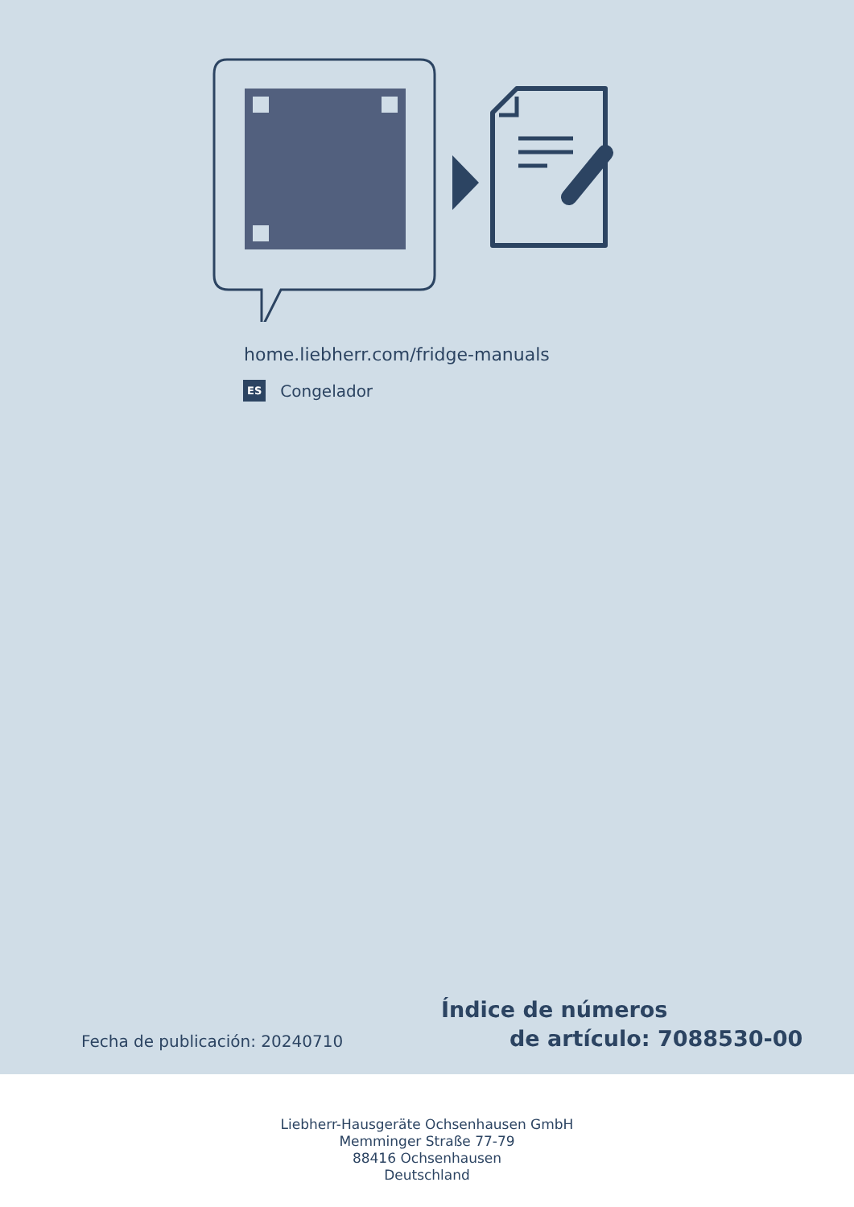home.liebherr.com/fridge-manuals
ES Congelador
Fecha de publicación: 20240710
Índice de números
de artículo: 7088530-00
Liebherr-Hausgeräte Ochsenhausen GmbH
Memminger Straße 77-79
88416 Ochsenhausen
Deutschland